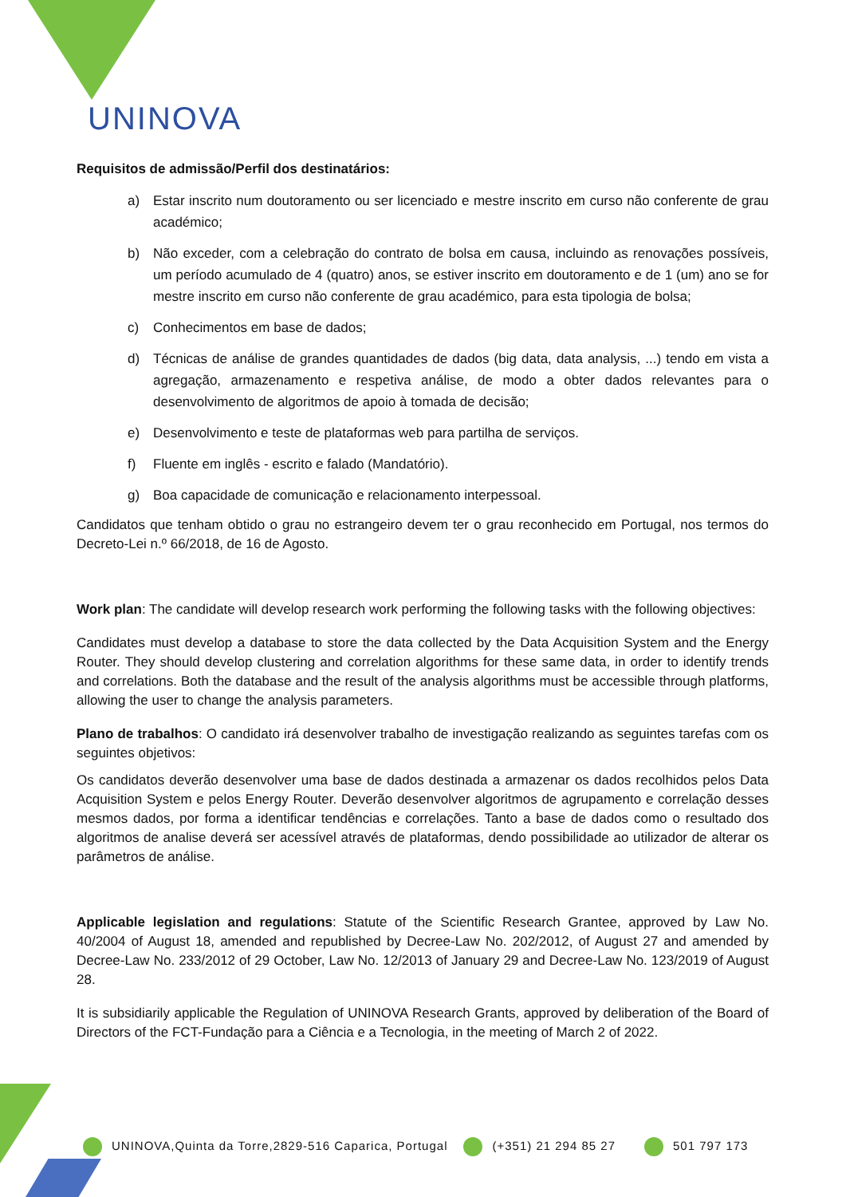UNINOVA
Requisitos de admissão/Perfil dos destinatários:
a) Estar inscrito num doutoramento ou ser licenciado e mestre inscrito em curso não conferente de grau académico;
b) Não exceder, com a celebração do contrato de bolsa em causa, incluindo as renovações possíveis, um período acumulado de 4 (quatro) anos, se estiver inscrito em doutoramento e de 1 (um) ano se for mestre inscrito em curso não conferente de grau académico, para esta tipologia de bolsa;
c) Conhecimentos em base de dados;
d) Técnicas de análise de grandes quantidades de dados (big data, data analysis, ...) tendo em vista a agregação, armazenamento e respetiva análise, de modo a obter dados relevantes para o desenvolvimento de algoritmos de apoio à tomada de decisão;
e) Desenvolvimento e teste de plataformas web para partilha de serviços.
f) Fluente em inglês - escrito e falado (Mandatório).
g) Boa capacidade de comunicação e relacionamento interpessoal.
Candidatos que tenham obtido o grau no estrangeiro devem ter o grau reconhecido em Portugal, nos termos do Decreto-Lei n.º 66/2018, de 16 de Agosto.
Work plan: The candidate will develop research work performing the following tasks with the following objectives:
Candidates must develop a database to store the data collected by the Data Acquisition System and the Energy Router. They should develop clustering and correlation algorithms for these same data, in order to identify trends and correlations. Both the database and the result of the analysis algorithms must be accessible through platforms, allowing the user to change the analysis parameters.
Plano de trabalhos: O candidato irá desenvolver trabalho de investigação realizando as seguintes tarefas com os seguintes objetivos:
Os candidatos deverão desenvolver uma base de dados destinada a armazenar os dados recolhidos pelos Data Acquisition System e pelos Energy Router. Deverão desenvolver algoritmos de agrupamento e correlação desses mesmos dados, por forma a identificar tendências e correlações. Tanto a base de dados como o resultado dos algoritmos de analise deverá ser acessível através de plataformas, dendo possibilidade ao utilizador de alterar os parâmetros de análise.
Applicable legislation and regulations: Statute of the Scientific Research Grantee, approved by Law No. 40/2004 of August 18, amended and republished by Decree-Law No. 202/2012, of August 27 and amended by Decree-Law No. 233/2012 of 29 October, Law No. 12/2013 of January 29 and Decree-Law No. 123/2019 of August 28.
It is subsidiarily applicable the Regulation of UNINOVA Research Grants, approved by deliberation of the Board of Directors of the FCT-Fundação para a Ciência e a Tecnologia, in the meeting of March 2 of 2022.
UNINOVA,Quinta da Torre,2829-516 Caparica, Portugal
(+351) 21 294 85 27 501 797 173